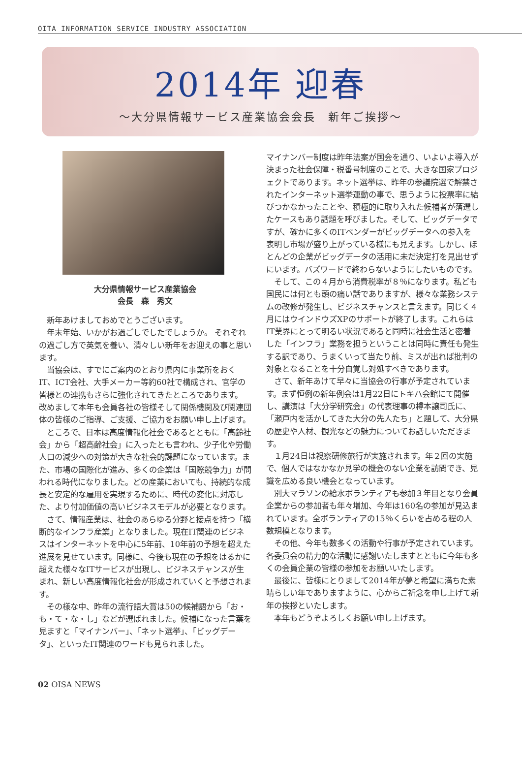OITA INFORMATION SERVICE INDUSTRY ASSOCIATION
2014年 迎春
～大分県情報サービス産業協会会長　新年ご挨拶～
大分県情報サービス産業協会
会長　森　秀文
新年あけましておめでとうございます。
年末年始、いかがお過ごしでしたでしょうか。 それぞれの過ごし方で英気を養い、清々しい新年をお迎えの事と思います。
当協会は、すでにご案内のとおり県内に事業所をおくIT、ICT会社、大手メーカー等約60社で構成され、官学の皆様との連携もさらに強化されてきたところであります。 改めまして本年も会員各社の皆様そして関係機関及び関連団体の皆様のご指導、ご支援、ご協力をお願い申し上げます。
ところで、日本は高度情報化社会であるとともに「高齢社会」から「超高齢社会」に入ったとも言われ、少子化や労働人口の減少への対策が大きな社会的課題になっています。また、市場の国際化が進み、多くの企業は「国際競争力」が問われる時代になりました。どの産業においても、持続的な成長と安定的な雇用を実現するために、時代の変化に対応した、より付加価値の高いビジネスモデルが必要となります。
さて、情報産業は、社会のあらゆる分野と接点を持つ「横断的なインフラ産業」となりました。現在IT関連のビジネスはインターネットを中心に5年前、10年前の予想を超えた進展を見せています。同様に、今後も現在の予想をはるかに超えた様々なITサービスが出現し、ビジネスチャンスが生まれ、新しい高度情報化社会が形成されていくと予想されます。
その様な中、昨年の流行語大賞は50の候補語から「お・も・て・な・し」などが選ばれました。候補になった言葉を見ますと「マイナンバー」、「ネット選挙」、「ビッグデータ」、といったIT関連のワードも見られました。
マイナンバー制度は昨年法案が国会を通り、いよいよ導入が決まった社会保障・税番号制度のことで、大きな国家プロジェクトであります。ネット選挙は、昨年の参議院選で解禁されたインターネット選挙運動の事で、思うように投票率に結びつかなかったことや、積極的に取り入れた候補者が落選したケースもあり話題を呼びました。そして、ビッグデータですが、確かに多くのITベンダーがビッグデータへの参入を表明し市場が盛り上がっている様にも見えます。しかし、ほとんどの企業がビッグデータの活用に未だ決定打を見出せずにいます。バズワードで終わらないようにしたいものです。
そして、この４月から消費税率が８％になります。私ども国民には何とも頭の痛い話でありますが、様々な業務システムの改修が発生し、ビジネスチャンスと言えます。同じく４月にはウインドウズXPのサポートが終了します。これらはIT業界にとって明るい状況であると同時に社会生活と密着した「インフラ」業務を担うということは同時に責任も発生する訳であり、うまくいって当たり前、ミスが出れば批判の対象となることを十分自覚し対処すべきであります。
さて、新年あけて早々に当協会の行事が予定されています。まず恒例の新年例会は1月22日にトキハ会館にて開催し、講演は「大分学研究会」の代表理事の樽本譲司氏に、「瀬戸内を活かしてきた大分の先人たち」と題して、大分県の歴史や人材、観光などの魅力についてお話しいただきます。
１月24日は視察研修旅行が実施されます。年２回の実施で、個人ではなかなか見学の機会のない企業を訪問でき、見識を広める良い機会となっています。
別大マラソンの給水ボランティアも参加３年目となり会員企業からの参加者も年々増加、今年は160名の参加が見込まれています。全ボランティアの15％くらいを占める程の人数規模となります。
その他、今年も数多くの活動や行事が予定されています。各委員会の精力的な活動に感謝いたしますとともに今年も多くの会員企業の皆様の参加をお願いいたします。
最後に、皆様にとりまして2014年が夢と希望に満ちた素晴らしい年でありますように、心からご祈念を申し上げて新年の挨拶といたします。
本年もどうぞよろしくお願い申し上げます。
02 OISA NEWS